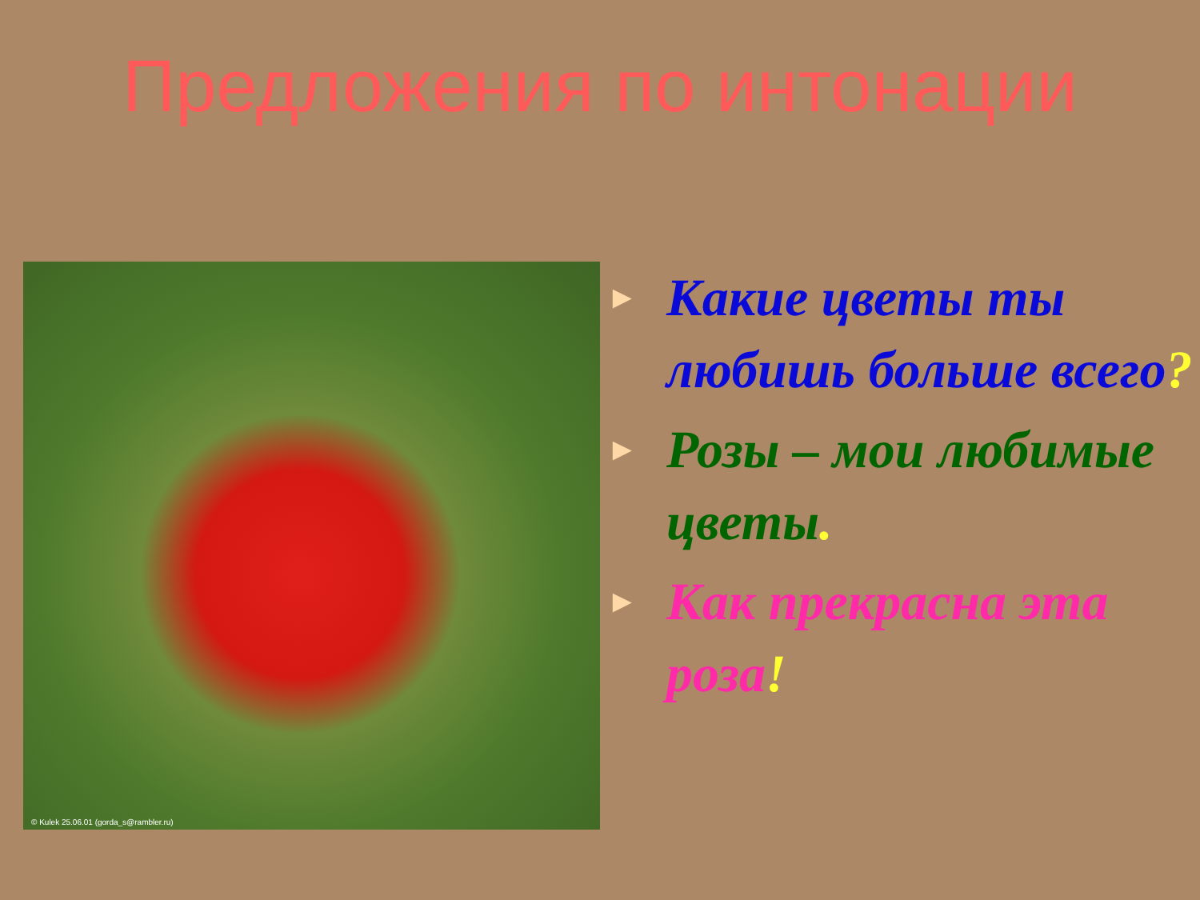Предложения по интонации
© Kulek 25.06.01 (gorda_s@rambler.ru)
► Какие цветы ты любишь больше всего?
► Розы – мои любимые цветы.
► Как прекрасна эта роза!